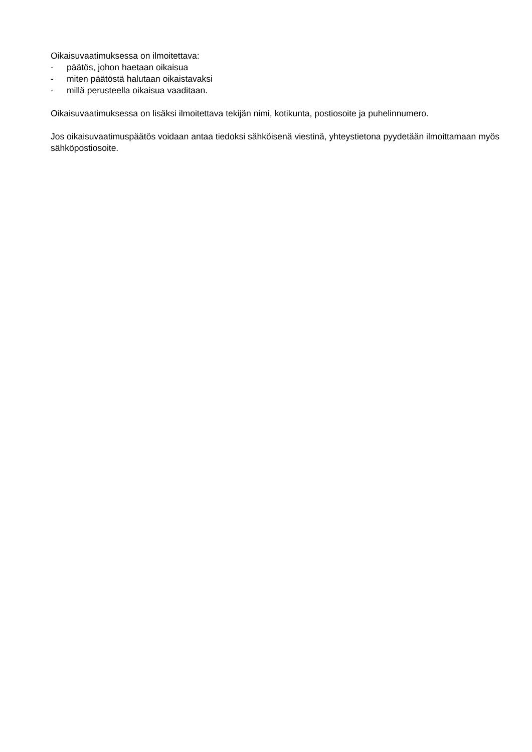Oikaisuvaatimuksessa on ilmoitettava:
- päätös, johon haetaan oikaisua
- miten päätöstä halutaan oikaistavaksi
- millä perusteella oikaisua vaaditaan.
Oikaisuvaatimuksessa on lisäksi ilmoitettava tekijän nimi, kotikunta, postiosoite ja puhelinnumero.
Jos oikaisuvaatimuspäätös voidaan antaa tiedoksi sähköisenä viestinä, yhteystietona pyydetään ilmoittamaan myös sähköpostiosoite.